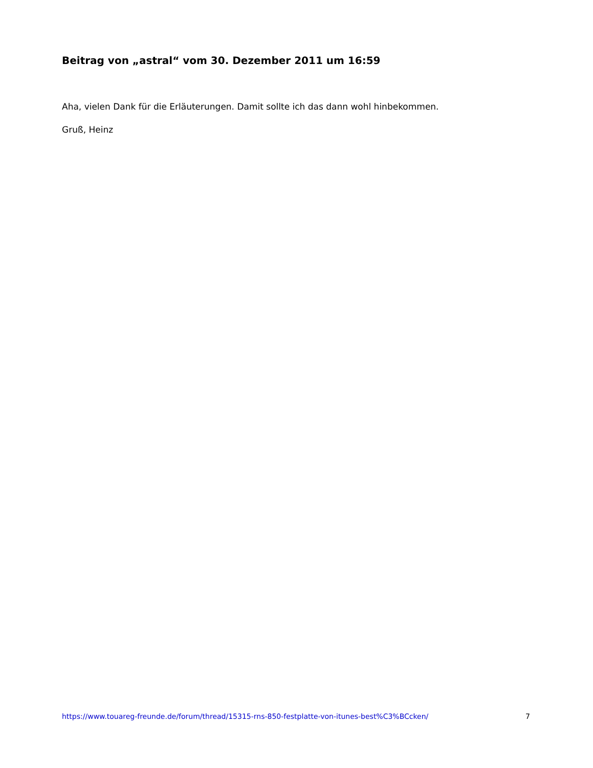Beitrag von „astral“ vom 30. Dezember 2011 um 16:59
Aha, vielen Dank für die Erläuterungen. Damit sollte ich das dann wohl hinbekommen.
Gruß, Heinz
https://www.touareg-freunde.de/forum/thread/15315-rns-850-festplatte-von-itunes-best%C3%BCcken/ 7